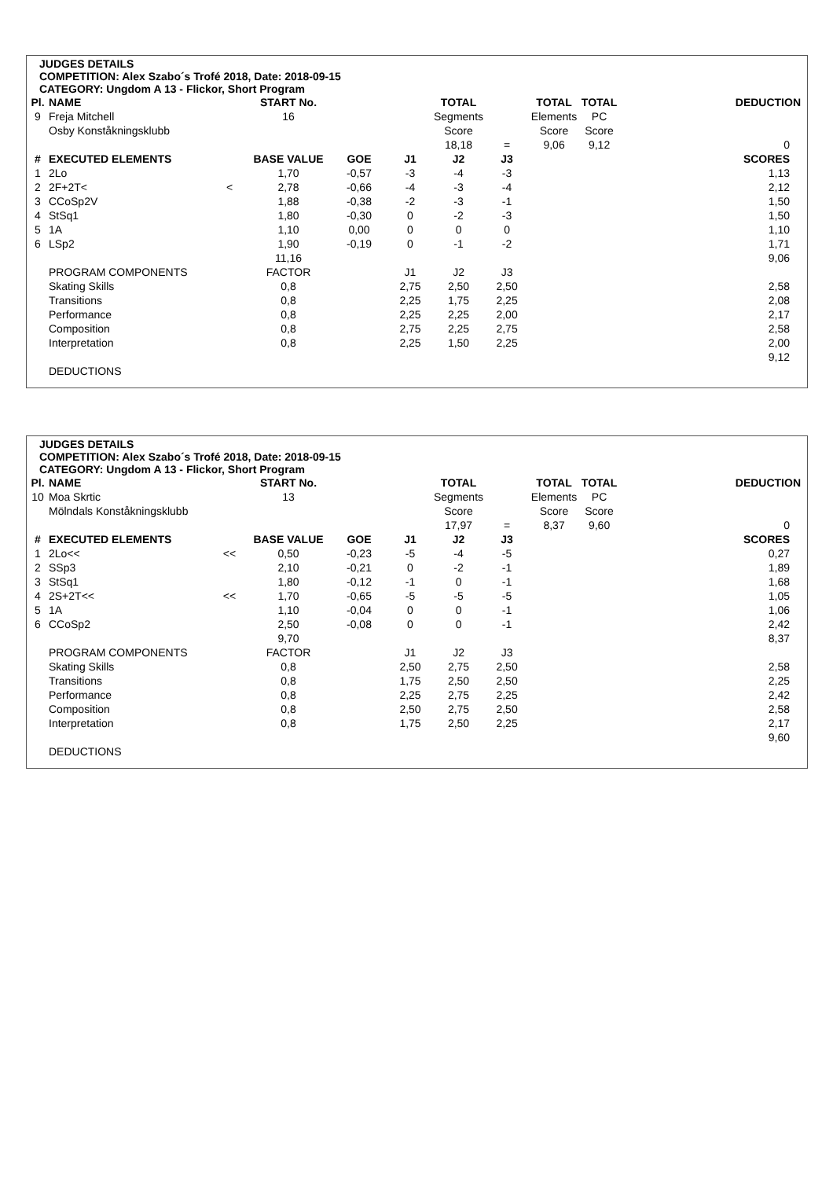JUDGES DETAILS
COMPETITION: Alex Szabo´s Trofé 2018, Date: 2018-09-15
CATEGORY: Ungdom A 13 - Flickor, Short Program
| Pl. | NAME | | START No. | | | TOTAL | | TOTAL | TOTAL | | DEDUCTION |
| 9 | Freja Mitchell | | 16 | | | Segments | | Elements | PC | | |
| | Osby Konståkningsklubb | | | | | Score | | Score | Score | | |
| | | | | | | 18,18 | = | 9,06 | 9,12 | | 0 |
| # | EXECUTED ELEMENTS | | BASE VALUE | GOE | J1 | J2 | J3 | | | | SCORES |
| 1 | 2Lo | | 1,70 | -0,57 | -3 | -4 | -3 | | | | 1,13 |
| 2 | 2F+2T< | < | 2,78 | -0,66 | -4 | -3 | -4 | | | | 2,12 |
| 3 | CCoSp2V | | 1,88 | -0,38 | -2 | -3 | -1 | | | | 1,50 |
| 4 | StSq1 | | 1,80 | -0,30 | 0 | -2 | -3 | | | | 1,50 |
| 5 | 1A | | 1,10 | 0,00 | 0 | 0 | 0 | | | | 1,10 |
| 6 | LSp2 | | 1,90 | -0,19 | 0 | -1 | -2 | | | | 1,71 |
| | | | 11,16 | | | | | | | | 9,06 |
| | PROGRAM COMPONENTS | | FACTOR | | J1 | J2 | J3 | | | | |
| | Skating Skills | | 0,8 | | 2,75 | 2,50 | 2,50 | | | | 2,58 |
| | Transitions | | 0,8 | | 2,25 | 1,75 | 2,25 | | | | 2,08 |
| | Performance | | 0,8 | | 2,25 | 2,25 | 2,00 | | | | 2,17 |
| | Composition | | 0,8 | | 2,75 | 2,25 | 2,75 | | | | 2,58 |
| | Interpretation | | 0,8 | | 2,25 | 1,50 | 2,25 | | | | 2,00 |
| | | | | | | | | | | | 9,12 |
| | DEDUCTIONS | | | | | | | | | | |
JUDGES DETAILS
COMPETITION: Alex Szabo´s Trofé 2018, Date: 2018-09-15
CATEGORY: Ungdom A 13 - Flickor, Short Program
| Pl. | NAME | | START No. | | | TOTAL | | TOTAL | TOTAL | | DEDUCTION |
| 10 | Moa Skrtic | | 13 | | | Segments | | Elements | PC | | |
| | Mölndals Konståkningsklubb | | | | | Score | | Score | Score | | |
| | | | | | | 17,97 | = | 8,37 | 9,60 | | 0 |
| # | EXECUTED ELEMENTS | | BASE VALUE | GOE | J1 | J2 | J3 | | | | SCORES |
| 1 | 2Lo<< | << | 0,50 | -0,23 | -5 | -4 | -5 | | | | 0,27 |
| 2 | SSp3 | | 2,10 | -0,21 | 0 | -2 | -1 | | | | 1,89 |
| 3 | StSq1 | | 1,80 | -0,12 | -1 | 0 | -1 | | | | 1,68 |
| 4 | 2S+2T<< | << | 1,70 | -0,65 | -5 | -5 | -5 | | | | 1,05 |
| 5 | 1A | | 1,10 | -0,04 | 0 | 0 | -1 | | | | 1,06 |
| 6 | CCoSp2 | | 2,50 | -0,08 | 0 | 0 | -1 | | | | 2,42 |
| | | | 9,70 | | | | | | | | 8,37 |
| | PROGRAM COMPONENTS | | FACTOR | | J1 | J2 | J3 | | | | |
| | Skating Skills | | 0,8 | | 2,50 | 2,75 | 2,50 | | | | 2,58 |
| | Transitions | | 0,8 | | 1,75 | 2,50 | 2,50 | | | | 2,25 |
| | Performance | | 0,8 | | 2,25 | 2,75 | 2,25 | | | | 2,42 |
| | Composition | | 0,8 | | 2,50 | 2,75 | 2,50 | | | | 2,58 |
| | Interpretation | | 0,8 | | 1,75 | 2,50 | 2,25 | | | | 2,17 |
| | | | | | | | | | | | 9,60 |
| | DEDUCTIONS | | | | | | | | | | |